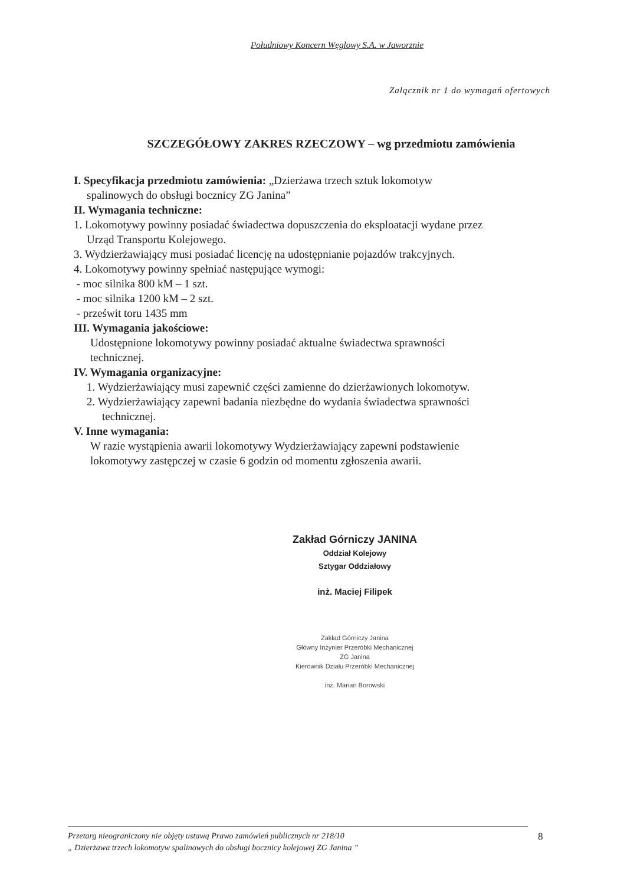Południowy Koncern Węglowy S.A. w Jaworznie
Załącznik nr 1 do wymagań ofertowych
SZCZEGÓŁOWY ZAKRES RZECZOWY – wg przedmiotu zamówienia
I. Specyfikacja przedmiotu zamówienia: „Dzierżawa trzech sztuk lokomotyw
spalinowych do obsługi bocznicy ZG Janina”
II. Wymagania techniczne:
1. Lokomotywy powinny posiadać świadectwa dopuszczenia do eksploatacji wydane przez
Urząd Transportu Kolejowego.
3. Wydzierżawiający musi posiadać licencję na udostępnianie pojazdów trakcyjnych.
4. Lokomotywy powinny spełniać następujące wymogi:
- moc silnika 800 kM – 1 szt.
- moc silnika 1200 kM – 2 szt.
- prześwit toru 1435 mm
III. Wymagania jakościowe:
Udostępnione lokomotywy powinny posiadać aktualne świadectwa sprawności
technicznej.
IV. Wymagania organizacyjne:
1. Wydzierżawiający musi zapewnić części zamienne do dzierżawionych lokomotyw.
2. Wydzierżawiający zapewni badania niezbędne do wydania świadectwa sprawności
technicznej.
V. Inne wymagania:
W razie wystąpienia awarii lokomotywy Wydzierżawiający zapewni podstawienie
lokomotywy zastępczej w czasie 6 godzin od momentu zgłoszenia awarii.
Zakład Górniczy JANINA
Oddział Kolejowy
Sztygar Oddziałowy
inż. Maciej Filipek
Zakład Górniczy Janina
Główny Inżynier Przeróbki Mechanicznej
ZG Janina
Kierownik Działu Przeróbki Mechanicznej
inż. Marian Borowski
Przetarg nieograniczony nie objęty ustawą Prawo zamówień publicznych nr 218/10
„ Dzierżawa trzech lokomotyw spalinowych do obsługi bocznicy kolejowej ZG Janina ”
8